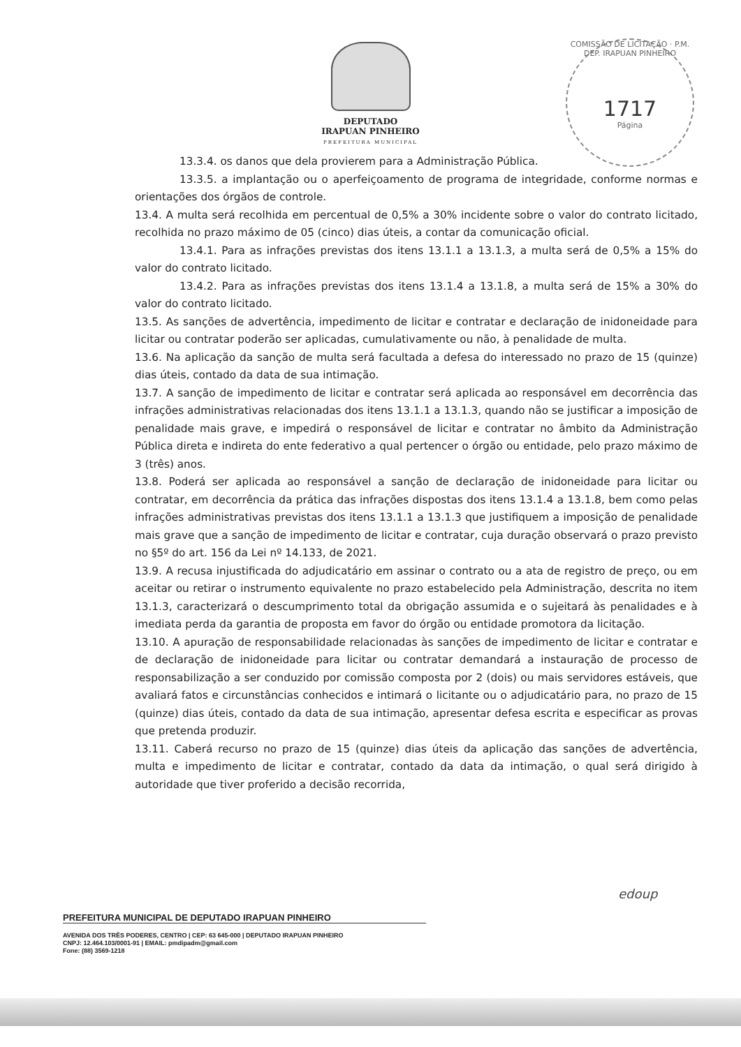DEPUTADO
IRAPUAN PINHEIRO
PREFEITURA MUNICIPAL
COMISSÃO DE LICITAÇÃO · P.M. DEP. IRAPUAN PINHEIRO
1717
Página
13.3.4. os danos que dela provierem para a Administração Pública.
13.3.5. a implantação ou o aperfeiçoamento de programa de integridade, conforme normas e orientações dos órgãos de controle.
13.4. A multa será recolhida em percentual de 0,5% a 30% incidente sobre o valor do contrato licitado, recolhida no prazo máximo de 05 (cinco) dias úteis, a contar da comunicação oficial.
13.4.1. Para as infrações previstas dos itens 13.1.1 a 13.1.3, a multa será de 0,5% a 15% do valor do contrato licitado.
13.4.2. Para as infrações previstas dos itens 13.1.4 a 13.1.8, a multa será de 15% a 30% do valor do contrato licitado.
13.5. As sanções de advertência, impedimento de licitar e contratar e declaração de inidoneidade para licitar ou contratar poderão ser aplicadas, cumulativamente ou não, à penalidade de multa.
13.6. Na aplicação da sanção de multa será facultada a defesa do interessado no prazo de 15 (quinze) dias úteis, contado da data de sua intimação.
13.7. A sanção de impedimento de licitar e contratar será aplicada ao responsável em decorrência das infrações administrativas relacionadas dos itens 13.1.1 a 13.1.3, quando não se justificar a imposição de penalidade mais grave, e impedirá o responsável de licitar e contratar no âmbito da Administração Pública direta e indireta do ente federativo a qual pertencer o órgão ou entidade, pelo prazo máximo de 3 (três) anos.
13.8. Poderá ser aplicada ao responsável a sanção de declaração de inidoneidade para licitar ou contratar, em decorrência da prática das infrações dispostas dos itens 13.1.4 a 13.1.8, bem como pelas infrações administrativas previstas dos itens 13.1.1 a 13.1.3 que justifiquem a imposição de penalidade mais grave que a sanção de impedimento de licitar e contratar, cuja duração observará o prazo previsto no §5º do art. 156 da Lei nº 14.133, de 2021.
13.9. A recusa injustificada do adjudicatário em assinar o contrato ou a ata de registro de preço, ou em aceitar ou retirar o instrumento equivalente no prazo estabelecido pela Administração, descrita no item 13.1.3, caracterizará o descumprimento total da obrigação assumida e o sujeitará às penalidades e à imediata perda da garantia de proposta em favor do órgão ou entidade promotora da licitação.
13.10. A apuração de responsabilidade relacionadas às sanções de impedimento de licitar e contratar e de declaração de inidoneidade para licitar ou contratar demandará a instauração de processo de responsabilização a ser conduzido por comissão composta por 2 (dois) ou mais servidores estáveis, que avaliará fatos e circunstâncias conhecidos e intimará o licitante ou o adjudicatário para, no prazo de 15 (quinze) dias úteis, contado da data de sua intimação, apresentar defesa escrita e especificar as provas que pretenda produzir.
13.11. Caberá recurso no prazo de 15 (quinze) dias úteis da aplicação das sanções de advertência, multa e impedimento de licitar e contratar, contado da data da intimação, o qual será dirigido à autoridade que tiver proferido a decisão recorrida,
edoup
PREFEITURA MUNICIPAL DE DEPUTADO IRAPUAN PINHEIRO
AVENIDA DOS TRÊS PODERES, CENTRO | CEP: 63 645-000 | DEPUTADO IRAPUAN PINHEIRO
CNPJ: 12.464.103/0001-91 | EMAIL: pmdipadm@gmail.com
Fone: (88) 3569-1218